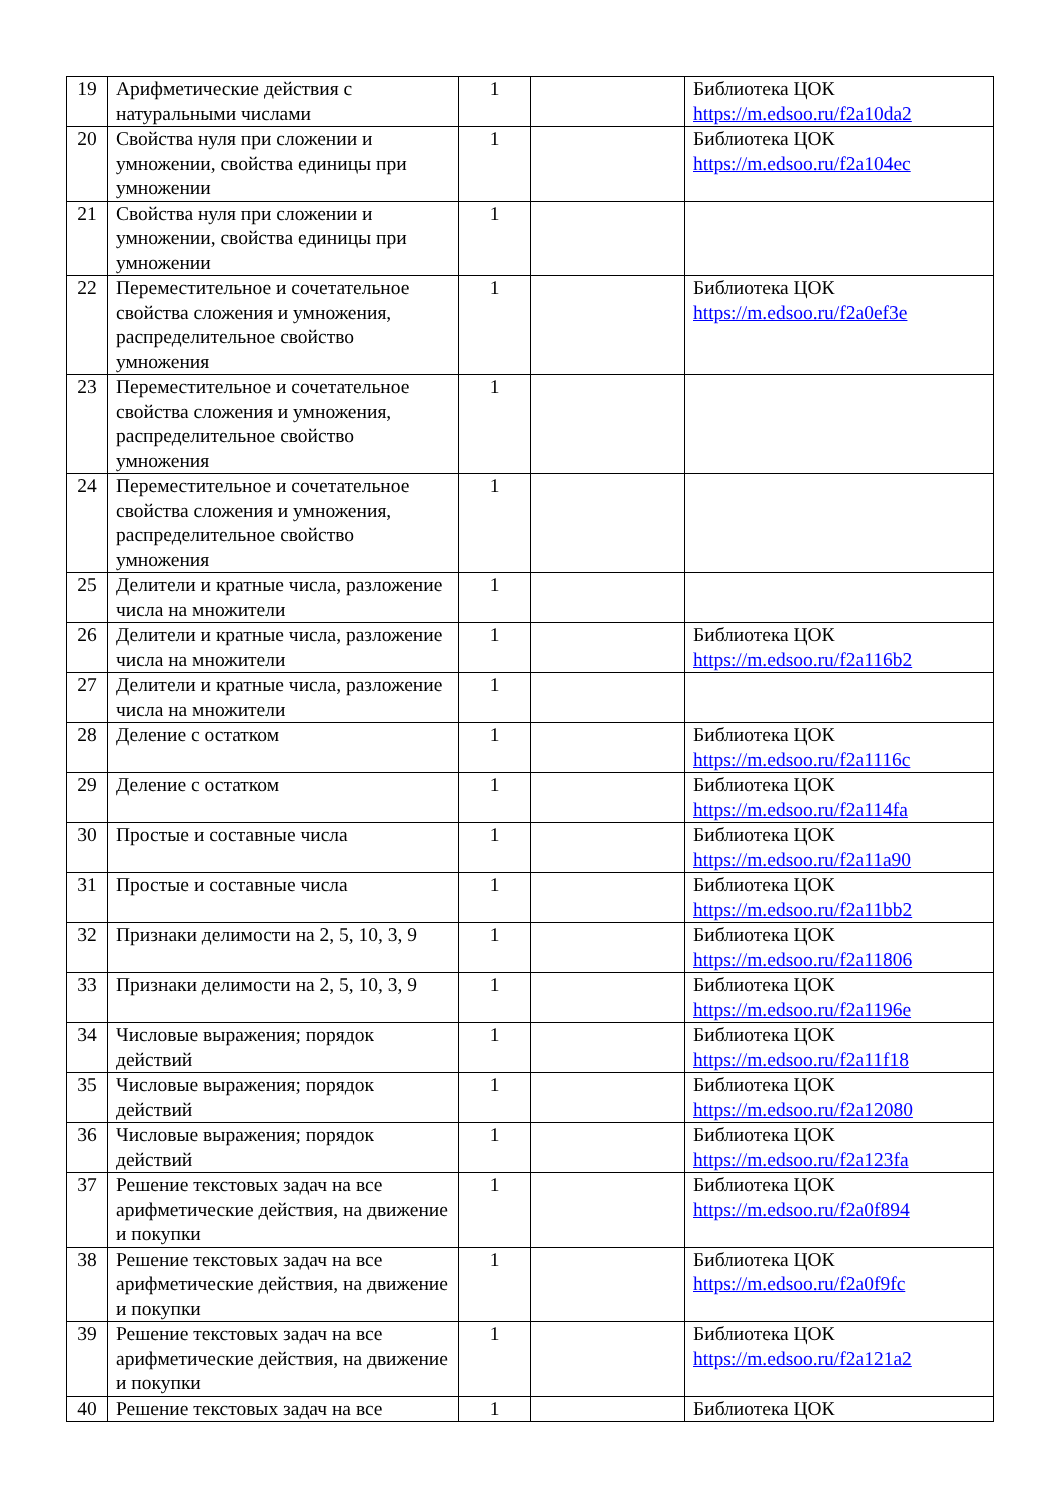| 19 | Арифметические действия с натуральными числами | 1 | | Библиотека ЦОК https://m.edsoo.ru/f2a10da2 |
| 20 | Свойства нуля при сложении и умножении, свойства единицы при умножении | 1 | | Библиотека ЦОК https://m.edsoo.ru/f2a104ec |
| 21 | Свойства нуля при сложении и умножении, свойства единицы при умножении | 1 | | |
| 22 | Переместительное и сочетательное свойства сложения и умножения, распределительное свойство умножения | 1 | | Библиотека ЦОК https://m.edsoo.ru/f2a0ef3e |
| 23 | Переместительное и сочетательное свойства сложения и умножения, распределительное свойство умножения | 1 | | |
| 24 | Переместительное и сочетательное свойства сложения и умножения, распределительное свойство умножения | 1 | | |
| 25 | Делители и кратные числа, разложение числа на множители | 1 | | |
| 26 | Делители и кратные числа, разложение числа на множители | 1 | | Библиотека ЦОК https://m.edsoo.ru/f2a116b2 |
| 27 | Делители и кратные числа, разложение числа на множители | 1 | | |
| 28 | Деление с остатком | 1 | | Библиотека ЦОК https://m.edsoo.ru/f2a1116c |
| 29 | Деление с остатком | 1 | | Библиотека ЦОК https://m.edsoo.ru/f2a114fa |
| 30 | Простые и составные числа | 1 | | Библиотека ЦОК https://m.edsoo.ru/f2a11a90 |
| 31 | Простые и составные числа | 1 | | Библиотека ЦОК https://m.edsoo.ru/f2a11bb2 |
| 32 | Признаки делимости на 2, 5, 10, 3, 9 | 1 | | Библиотека ЦОК https://m.edsoo.ru/f2a11806 |
| 33 | Признаки делимости на 2, 5, 10, 3, 9 | 1 | | Библиотека ЦОК https://m.edsoo.ru/f2a1196e |
| 34 | Числовые выражения; порядок действий | 1 | | Библиотека ЦОК https://m.edsoo.ru/f2a11f18 |
| 35 | Числовые выражения; порядок действий | 1 | | Библиотека ЦОК https://m.edsoo.ru/f2a12080 |
| 36 | Числовые выражения; порядок действий | 1 | | Библиотека ЦОК https://m.edsoo.ru/f2a123fa |
| 37 | Решение текстовых задач на все арифметические действия, на движение и покупки | 1 | | Библиотека ЦОК https://m.edsoo.ru/f2a0f894 |
| 38 | Решение текстовых задач на все арифметические действия, на движение и покупки | 1 | | Библиотека ЦОК https://m.edsoo.ru/f2a0f9fc |
| 39 | Решение текстовых задач на все арифметические действия, на движение и покупки | 1 | | Библиотека ЦОК https://m.edsoo.ru/f2a121a2 |
| 40 | Решение текстовых задач на все | 1 | | Библиотека ЦОК |